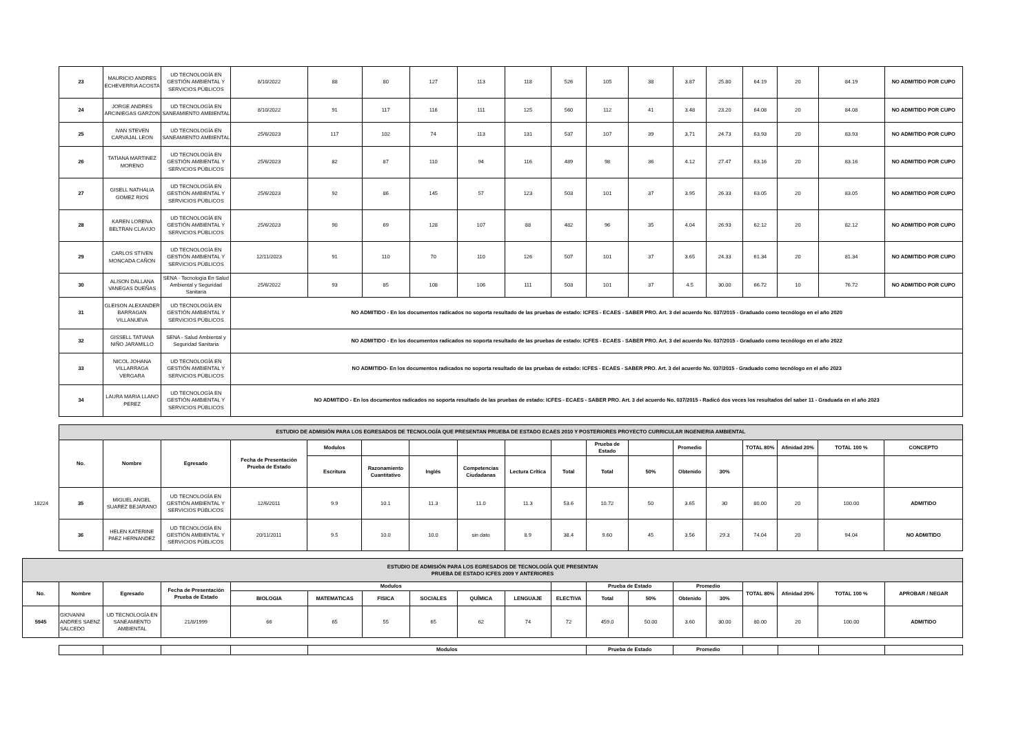| 23 | MAURICIO ANDRES ECHEVERRIA ACOSTA | UD TECNOLOGÍA EN GESTIÓN AMBIENTAL Y SERVICIOS PÚBLICOS | 8/10/2022 | 88 | 80 | 127 | 113 | 118 | 526 | 105 | 38 | 3.87 | 25.80 | 64.19 | 20 | 84.19 | NO ADMITIDO POR CUPO |
| 24 | JORGE ANDRES ARCINIEGAS GARZON | UD TECNOLOGÍA EN SANEAMIENTO AMBIENTAL | 8/10/2022 | 91 | 117 | 116 | 111 | 125 | 560 | 112 | 41 | 3.48 | 23.20 | 64.08 | 20 | 84.08 | NO ADMITIDO POR CUPO |
| 25 | IVAN STEVEN CARVAJAL LEON | UD TECNOLOGÍA EN SANEAMIENTO AMBIENTAL | 25/6/2023 | 117 | 102 | 74 | 113 | 131 | 537 | 107 | 39 | 3.71 | 24.73 | 63.93 | 20 | 83.93 | NO ADMITIDO POR CUPO |
| 26 | TATIANA MARTINEZ MORENO | UD TECNOLOGÍA EN GESTIÓN AMBIENTAL Y SERVICIOS PÚBLICOS | 25/6/2023 | 82 | 87 | 110 | 94 | 116 | 489 | 98 | 36 | 4.12 | 27.47 | 63.16 | 20 | 83.16 | NO ADMITIDO POR CUPO |
| 27 | GISELL NATHALIA GOMEZ RIOS | UD TECNOLOGÍA EN GESTIÓN AMBIENTAL Y SERVICIOS PÚBLICOS | 25/6/2023 | 92 | 86 | 145 | 57 | 123 | 503 | 101 | 37 | 3.95 | 26.33 | 63.05 | 20 | 83.05 | NO ADMITIDO POR CUPO |
| 28 | KAREN LORENA BELTRAN CLAVIJO | UD TECNOLOGÍA EN GESTIÓN AMBIENTAL Y SERVICIOS PÚBLICOS | 25/6/2023 | 90 | 69 | 128 | 107 | 88 | 482 | 96 | 35 | 4.04 | 26.93 | 62.12 | 20 | 82.12 | NO ADMITIDO POR CUPO |
| 29 | CARLOS STIVEN MONCADA CAÑON | UD TECNOLOGÍA EN GESTIÓN AMBIENTAL Y SERVICIOS PÚBLICOS | 12/11/2023 | 91 | 110 | 70 | 110 | 126 | 507 | 101 | 37 | 3.65 | 24.33 | 61.34 | 20 | 81.34 | NO ADMITIDO POR CUPO |
| 30 | ALISON DALLANA VANEGAS DUEÑAS | SENA - Tecnología En Salud Ambiental y Seguridad Sanitaria | 25/6/2022 | 93 | 85 | 108 | 106 | 111 | 503 | 101 | 37 | 4.5 | 30.00 | 66.72 | 10 | 76.72 | NO ADMITIDO POR CUPO |
| 31 | GLEISON ALEXANDER BARRAGAN VILLANUEVA | UD TECNOLOGÍA EN GESTIÓN AMBIENTAL Y SERVICIOS PÚBLICOS | NO ADMITIDO - En los documentos radicados no soporta resultado de las pruebas de estado: ICFES - ECAES - SABER PRO. Art. 3 del acuerdo No. 037/2015 - Graduado como tecnólogo en el año 2020 | | | | | | | | | | | | | | |
| 32 | GISSELL TATIANA NIÑO JARAMILLO | SENA - Salud Ambiental y Seguridad Sanitaria | NO ADMITIDO - En los documentos radicados no soporta resultado de las pruebas de estado: ICFES - ECAES - SABER PRO. Art. 3 del acuerdo No. 037/2015 - Graduado como tecnólogo en el año 2022 | | | | | | | | | | | | | | |
| 33 | NICOL JOHANA VILLARRAGA VERGARA | UD TECNOLOGÍA EN GESTIÓN AMBIENTAL Y SERVICIOS PÚBLICOS | NO ADMITIDO- En los documentos radicados no soporta resultado de las pruebas de estado: ICFES - ECAES - SABER PRO. Art. 3 del acuerdo No. 037/2015 - Graduado como tecnólogo en el año 2023 | | | | | | | | | | | | | | |
| 34 | LAURA MARIA LLANO PEREZ | UD TECNOLOGÍA EN GESTIÓN AMBIENTAL Y SERVICIOS PÚBLICOS | NO ADMITIDO - En los documentos radicados no soporta resultado de las pruebas de estado: ICFES - ECAES - SABER PRO. Art. 3 del acuerdo No. 037/2015 - Radicó dos veces los resultados del saber 11 - Graduada en el año 2023 | | | | | | | | | | | | | | |
| | ESTUDIO DE ADMISIÓN PARA LOS EGRESADOS DE TECNOLOGÍA QUE PRESENTAN PRUEBA DE ESTADO ECAES 2010 Y POSTERIORES PROYECTO CURRICULAR INGENIERIA AMBIENTAL | | | | | | | | | | | | | | | | | |
| | No. | Nombre | Egresado | Fecha de Presentación Prueba de Estado | Modulos | | | | | | Prueba de Estado | | Promedio | | TOTAL 80% | Afinidad 20% | TOTAL 100 % | CONCEPTO |
| | | | | | Escritura | Razonamiento Cuantitativo | Inglés | Competencias Ciudadanas | Lectura Crítica | Total | Total | 50% | Obtenido | 30% | | | | |
| 18224 | 35 | MIGUEL ANGEL SUAREZ BEJARANO | UD TECNOLOGÍA EN GESTIÓN AMBIENTAL Y SERVICIOS PÚBLICOS | 12/6/2011 | 9.9 | 10.1 | 11.3 | 11.0 | 11.3 | 53.6 | 10.72 | 50 | 3.65 | 30 | 80.00 | 20 | 100.00 | ADMITIDO |
| | 36 | HELEN KATERINE PAEZ HERNANDEZ | UD TECNOLOGÍA EN GESTIÓN AMBIENTAL Y SERVICIOS PÚBLICOS | 20/11/2011 | 9.5 | 10.0 | 10.0 | sin dato | 8.9 | 38.4 | 9.60 | 45 | 3.56 | 29.3 | 74.04 | 20 | 94.04 | NO ADMITIDO |
| ESTUDIO DE ADMISIÓN PARA LOS EGRESADOS DE TECNOLOGÍA QUE PRESENTAN PRUEBA DE ESTADO ICFES 2009 Y ANTERIORES | | | | | | | | | | | | | | | | | | |
| No. | Nombre | Egresado | Fecha de Presentación Prueba de Estado | Modulos | | | | | | | Prueba de Estado | | Promedio | | TOTAL 80% | Afinidad 20% | TOTAL 100 % | APROBAR / NEGAR |
| | | | | BIOLOGIA | MATEMATICAS | FISICA | SOCIALES | QUÍMICA | LENGUAJE | ELECTIVA | Total | 50% | Obtenido | 30% | | | | |
| 5945 | GIOVANNI ANDRES SAENZ SALCEDO | UD TECNOLOGÍA EN SANEAMIENTO AMBIENTAL | 21/8/1999 | 66 | 65 | 55 | 65 | 62 | 74 | 72 | 459.0 | 50.00 | 3.60 | 30.00 | 80.00 | 20 | 100.00 | ADMITIDO |
| | | | | Modulos | Prueba de Estado | Promedio | | | | |